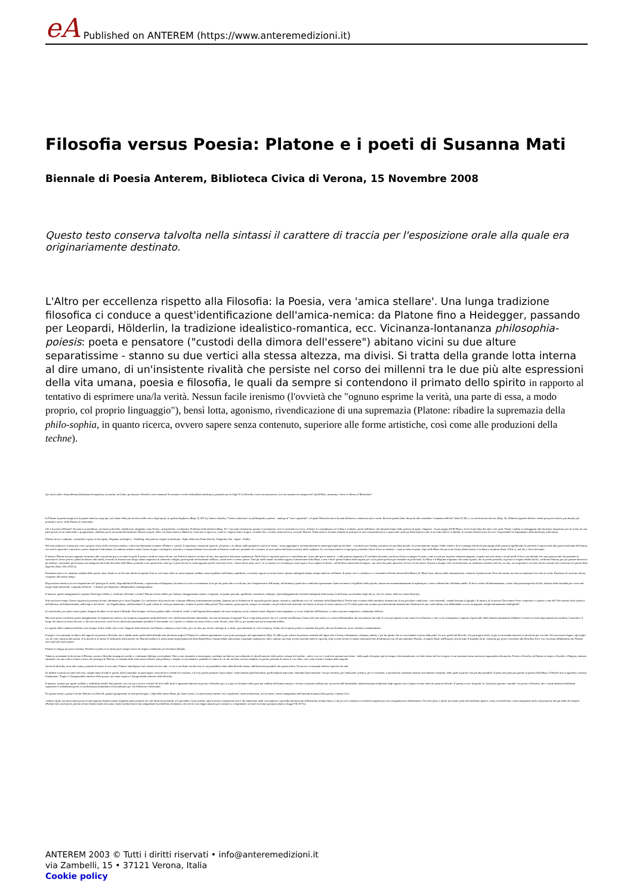eA Published on ANTEREM (https://www.anteremedizioni.it)
Filosofia versus Poesia: Platone e i poeti di Susanna Mati
Biennale di Poesia Anterem, Biblioteca Civica di Verona, 15 Novembre 2008
Questo testo conserva talvolta nella sintassi il carattere di traccia per l'esposizione orale alla quale era originariamente destinato.
L'Altro per eccellenza rispetto alla Filosofia: la Poesia, vera 'amica stellare'. Una lunga tradizione filosofica ci conduce a quest'identificazione dell'amica-nemica: da Platone fino a Heidegger, passando per Leopardi, Hölderlin, la tradizione idealistico-romantica, ecc. Vicinanza-lontananza philosophia-poiesis: poeta e pensatore ("custodi della dimora dell'essere") abitano vicini su due alture separatissime - stanno su due vertici alla stessa altezza, ma divisi. Si tratta della grande lotta interna al dire umano, di un'insistente rivalità che persiste nel corso dei millenni tra le due più alte espressioni della vita umana, poesia e filosofia, le quali da sempre si contendono il primato dello spirito in rapporto al tentativo di esprimere una/la verità. Nessun facile irenismo (l'ovvietà che "ognuno esprime la verità, una parte di essa, a modo proprio, col proprio linguaggio"), bensì lotta, agonismo, rivendicazione di una supremazia (Platone: ribadire la supremazia della philo-sophia, in quanto ricerca, ovvero sapere senza contenuto, superiore alle forme artistiche, così come alle produzioni della techne).
Qui sta la radice del problema (leibniziano-borgesiano, ma anche, tra l'altro, givoniano): filosofia come romanzo? Il romanzo è erede della fabula mitologica, passando per la Sage? E la filosofia è solo una narrazione, cioè un romanzo inconsapevole? Quell'Altro, insomma, è forse lo Stesso, il Medesimo?
In Platone la poesia (tragica) è la grande nemica; sorge qui, sul crinale della più decisiva delle crisi e degli agoni, la «palaia diaphora» (Resp. X, 607 b), l'antico dissidio, l'"antica inimicizia" tra philosophia e poiesis - analoga al "sacro sgomento" col quale Nietzsche stava davanti all'atavica contesa tra arte e verità. Inizia la grande lotta che porta alla cosiddetta "condanna dell'arte" (libri II, III, e, con motivazioni diverse, Resp. X). (Platone riguardo all'arte è molto più provocatorio, più attuale, più produttivo ad es. della Poetica di Aristotele).
Chi è il poeta in Platone? Il poeta è un mentitore, un essere policefalo, multiforme, sfuggente come Proteo, un hypokrites: un mimetes. Problema della mimesis (Resp. X) = non tanto imitazione, quanto ri-produzione, cioè ri-creazione (ex novo, di fatto). La somiglianza col sofista è evidente, anche nell'abuso che entrambi fanno della potenza di apate, l'inganno - la psicagogia (II-III Resp.), la teo-logia falsa del mito e dei poeti. Poeta e sofista si sottraggono alla decisione inequivoca per la verità, da una parte grazie ad un relativismo o pragmatismo, dall'altra per la necessità dell'elemento illusorio proprio della coscienza estetica. Mentre la verità non è equivoca, come la congerie mitico-tragica vorrebbe farci credere, bensì univoca, secondo Platone. Nulla esisteva di tanto sottratto al principio di non-contraddizione (e a quasi tutti i principi della logica) come il racconto mitico, la fabula; le varianti mitiche sono dei veri 'compossibili' (a-dogmatismo della mitologia, tolleranza).
Platone invece combatte, 'contraddice' apate, la dea Apate, l'Inganno archetipico - Schelling: dal quale ha origine la mitologia - figlia della nera Notte (Esiodo, Teogonia): Ate - Apate - Peithò.
Nel testo platonico si attua una vera e propria critica della coscienza estetica, come nota finemente Gadamer (Platone e i poeti). L'esperienza vissuta dal rapsodo, dal poeta, e in ultimo dallo spettatore è già in se stessa - senza aggiungervi necessariamente la menzogna esplicita del detto - corruttrice per l'anima, portatrice di una falsa morale, di un traviamento insano; l'oblio estetico di sé consegna alla facile psicagogia delle passioni squilibranti, fa prendere il sopravvento alla parte irrazionale dell'anima, sovverte le gerarchie conoscitive: perde, disperde l'individuum. La mimesis artistica rende l'uomo doppio e molteplice, introduce consapevolmente in un mondo di finzioni condivise, pretende che si rinunci al sacro potere dell'autocoscienza, della vigilanza. La coscienza estetica ci espropria, portandoci fuori di noi, in ekstasis - come avviene al poeta, l'ape delle Muse che per sorte divina (theia moira) è en-theos e ek-phron (Ione, 534 b-c): nel dio, e fuori dal senno.
E tuttavia Platone non può appunto rinunciare alla concezione greca secondo la quale il poeta è anche un essere divino: nel Fedro la mania è un dono divino, ben superiore alla stessa sophrosyne. Nello Ione la 'sapienza' poetica è considerata più vicina alla specie mantica - e alla potenza magnetica. È una theia dynamis, una forza divina a spingere il poeta, come accade per la pietra chiamata magnete; la quale non solo attrae a sé gli anelli di ferro, ma infonde loro una potenza tale che permette di esercitare lo stesso potere, quindi di attrarre altri anelli, in modo da formare una lunga catena magnetica di elementi collegati, partecipanti del medesimo influsso, caduti sotto lo stesso potere. Tutti gli anelli stanno da ultimo appesi al monstruum della Musa, e non è forse questa l'ultima delle ragioni per cui la parola poetica può mandare in perdizione. La Musa è il Magnete originario che rende ispirati, che in primis possiede; la poesia si origina infatti dal dio, conferma Platone, per poi passare attraverso gli entheoi, i posseduti, gli invasati; essi attingono alle fonti del miele delle Muse, portando a noi questi doni come api. I poeti dicono la verità appunto perché sono fuori di sé, "esseri eterei, alati, sacri", la cui mente si è svuotata per esser capace di accogliere il divino: «all'ho theos autos estin ho legon»: ma colui che parla attraverso di loro è il dio stesso. Il poeta è dunque 'solo' un hermeneus, un mediatore ermetico del dio, un vate, un recipiente il cui dono divino consiste nel conservarci le parole dette dagli dèi (Ione, 533 d-535 a).
Ermetismo puro è la calamita-calamità della poesia. Ione: finale in cui Socrate chiede al rapsodo Ione se vuol esser detto un uomo ingiusto (adikos, senza equilibrio nell'anima, squilibrato, scorretto), oppure un uomo divino. Questa ambiguità rimane sempre indecisa in Platone. Il poeta cioè ci custodisce e ci trasmette la Parola divina della Musa (cfr. Mario Luzi, altezza della nominazione): e tuttavia il poeta mente. Non solo mente, ma non sa nemmeno dove stia la verità. Paradosso di un uomo divino, e ingiusto allo stesso tempo.
Disposizione estetica (ovvero sospensione del 'principio di realtà', disponibilità all'illusione, cospirazione nell'inganno) ed estatica (ovvero svuotamento di sé per far posto alla voce divina, che s'impadronisce dell'anima, del daimon): queste due condizioni spossessano l'autocoscienza e l'equilibrio della psyche, rimuovono momentaneamente la sophrosyne, e sono richieste fino all'ultimo anello. Si deve cedere all'enthousiasmos, cedere alla presenza/parola del dio, disfarsi della mortalità per vivere nel tempo degli immortali, congiunti all'eterno - o almeno per fingerselo, affabulandosi, trasfigurandosi.
E tuttavia: questo atteggiamento è giusto? Partecipa di Dike, è conforme all'ordine corretto? Platone non ha dubbi: per l'anima, l'atteggiamento estetico è ingiusto; in quanto parziale, squilibrato, transitorio, ambiguo. Quest'atteggiamento richiede l'ambiguità della mania, fa dell'uomo un burattino degli dèi (o, che è lo stesso, delle sue stesse finzioni).
Solo per breve tempo l'uomo sopporta la presenza divina; altrettanto poco dura l'inganno. La condizione del poeta divino è dunque effimera (estremamente inadatta, dannosa per la fondazione di una polis-psyche giusta, armonica, equilibrata: ecco la 'condanna' nella Repubblica). Perché mai svuotarsi della mortalità, dimenticare la sua peculiare condizione, i suoi tremendi, costanti bisogni di appiglio, di misura, di sicurezza? Dovremmo forse comportarci o parlare come dèi? Dovremmo forse perderci nell'informe, nell'indeterminato, nell'aorgico del divino - ins Ungebundene, nell'absolutus? E quale ordine di verità proclameremo, tramite le parole della poesia? Non saranno, queste parole, sempre in contrasto con gli ordini reali-razionali che l'uomo si sforza di creare intorno a sé? E d'altra parte non avranno preventivamente dimenticato l'esistenza di una verità ultima, non affabulabile, scevra da inganno, semplicissimamente intelligibile?
In conclusione, per poter essere poeta, bisogna decidere in noi stessi il filosofo. Non bisogna cioè farsi guidare dalla 'volontà di verità', e dall'empietà disincantante che essa comporta, ma al contrario essere disposti a farsi ingannare, a vivere la fabula dell'illusione, a cedere al potere magnetico, calamitante dell'arte.
Ma come potrà conciliarsi questo atteggiamento di sospensione estetica con la quieta, trasparente unità dell'essere vero, dell'essenzialissimo monoeides, che non ha bisogno di inganni? È per colpa della poiesis che si è costretti ad affermare l'essere del non-essere, è a causa dell'instabilità che essa insinua che tutte le cose precipitano in uno stato di oscillazione, e che va di conseguenza compiuto il parricidio della dottrina parmenidea (Sofista). L'essere si rivela tragicamente inconciliato, l'armonia è il luogo che manca ai nostri discorsi, e che essi rincorrono come la loro ulteriorità puramente possibile. E nonostante ciò, il poeta è e rimane un essere divino («aner theios», Ione 542 a), per quanto egli sia sicuramente adikos.
Le ragioni della condanna dell'arte sono dunque di due ordini: non è solo l'inganno della mimesis che Platone condanna (verso l'alto, per così dire, per motivi ontologici); è anche, specularmente (e verso il basso), il fatto che il sapere poetico è inadatto alla polis, alla sua fondazione, al suo realistico mantenimento.
Il tragico è sicuramente la chiave del rapporto tra poesia e filosofia; non è infatti anche quella della filosofia una decisione tragica? Platone lo confessa apertamente: è per poter proseguire nel ragionamento (Rep. X, 608 a), per salvare la potenza razionale del logos (che è forma, ordinamento, distanza, salute), è per far questo che occorre bandire il poeta dalla polis. La sua, quella del filosofo, è la più tragica krisis, la più sconcertante rinuncia, la decisione più cruciale. Per non essere doppio, egli toglie-via, de-cide, rinuncia alla poesia. E la decide in se stesso. È dalla polis della psyche che Platone bandisce il poeta (tutta l'argomentazione della Repubblica è basata infatti sulla stretta e puntuale analogia tra città e anima): ma dopo averne assorbito tutte le capacità, dopo averne bevuto il nettare inebriante fino all'ultima goccia. (Il giovanissimo Platone, il miglior figlio dell'Esperia, bruciò tutte le tragedie da lui composte per poter convertirsi alla filosofia). Ed è con coscienza affilatissima che Platone non vuole più essere poeta.
Platone si strappa un pezzo d'anima. Decidere il poeta in se stesso pare dunque essere la tragica condizione per diventare filosofo.
Tuttavia, nonostante la decisione di Platone, poesia e filosofia rimangono sorelle, e continuano lifelong a sorvegliarsi. Non a caso entrambe si emancipano, mediante un faticoso procedimento di chiarificazione, dalla radice comune del mythos - radice con cui i conti non saranno mai chiusi - dalla quale divergono già da sempre, discostandosene con l'atto stesso del loro sorgere, in un momento senza memoria, separandosi alla nascita. Poesia e filosofia, da Pindaro ai tragici a Eraclito o Pitagora, iniziano entrambe con una critica al mito (critica che prosegue in Platone, accentuata dalle motivazioni relative alla paideia), o meglio con un tentativo parallelo di catarsi di ciò che nel mito era inaccettabile. La poesia pretende di essere il vero mito, così come il mito è l'anima della tragedia.
Anche la filosofia, in un altro senso, pretende di essere il vero mito. Platone 'mitologizza' nel costruire la sua città - il suo è uno Stato nei discorsi, la cui possibilità è data dalla filosofia stessa, dall'ulteriorità possibile che questa indica. Per tacere ovviamente dell'uso esplicito dei miti
Se mythos è parola-racconto-discorso, origine muta di tutte le parole, allora entrambe ne partecipano come modi eccellenti di creazione, e le loro parole potranno 'rispecchiare' creativamente quell'indicibile, quell'originale mancante: entrambe funzioneranno cioè per mimesis, per 'imitazione' poietica, per ri-creazione, ri-produzione: entrambe saranno arti mimetico-tragiche, nelle quali la parola vola più alta possibile. Il poeta non potrà più parlare la parola della Musa, il filosofo non si appellerà a nessun fondamento. Tragico è l'(im)possibile ulteriore della poesia, non meno tragico è l'(im)possibile ulteriore della filosofia.
E tuttavia: saranno per questo solidali, o addirittura simili? Sarà placata con così poco la loro rivalità? Al di là delle facili e apparenti sintonie tra poesia e filosofia, qui ci si gioca il dominio sulla parte più sublime dell'anima umana: e chi non è straziato dall'aut aut, ma anche dall'insondabile, misteriosissima solidarietà degli opposti, non è degno di esser detto né poeta né filosofo. È questa, scrive Leopardi, la "nemicizia giurata e mortale" tra poesia e filosofia, che ci rende insieme freddissimi ragionatori e ardentissimi poeti, in un'alternanza drammatica di incantesimo per via d'illusione e disincanto.
Per questo motivo, pensa il divino Platone, noi filosofi, quando giungeranno in città poeti tragici, i figli delle tenere Muse, gli 'esseri divini', riconosceremo tramite i loro espedienti i nostri antitechnoi, in loro stessi i nostri antagonistai nell'immane dramma della parola, e diremo loro:
«Ottimi ospiti, noi stessi siamo poeti di una tragedia (hemeis esmen tragodias autoi poietai) che, nei limiti del possibile, è la più bella e la più nobile; tutta la nostra costituzione non è che imitazione della vita migliore e più bella (mimesis tou kallistou kai aristou biou), il che per noi costituisce in realtà la tragedia più vera (tragodian ten alethestaten). Voi siete poeti, e anche noi siamo poeti del medesimo genere, vostri rivali nell'arte, vostri antagonisti nella composizione del più bello dei drammi (Poietai men oun hymeis, poietai de kai hemeis esmen ton auton, hymin antitechnoi te kai antagonistai tou kallistou dramatos), che solo la vera legge (nomos) può condurre a compimento, secondo la nostra speranza (elpis)» (Leggi VII, 817 b).
ANTEREM 2003 © Tutti i diritti riservati • info@anteremedizioni.it
via Zambelli, 15 • 37121 Verona, Italia
Cookie policy